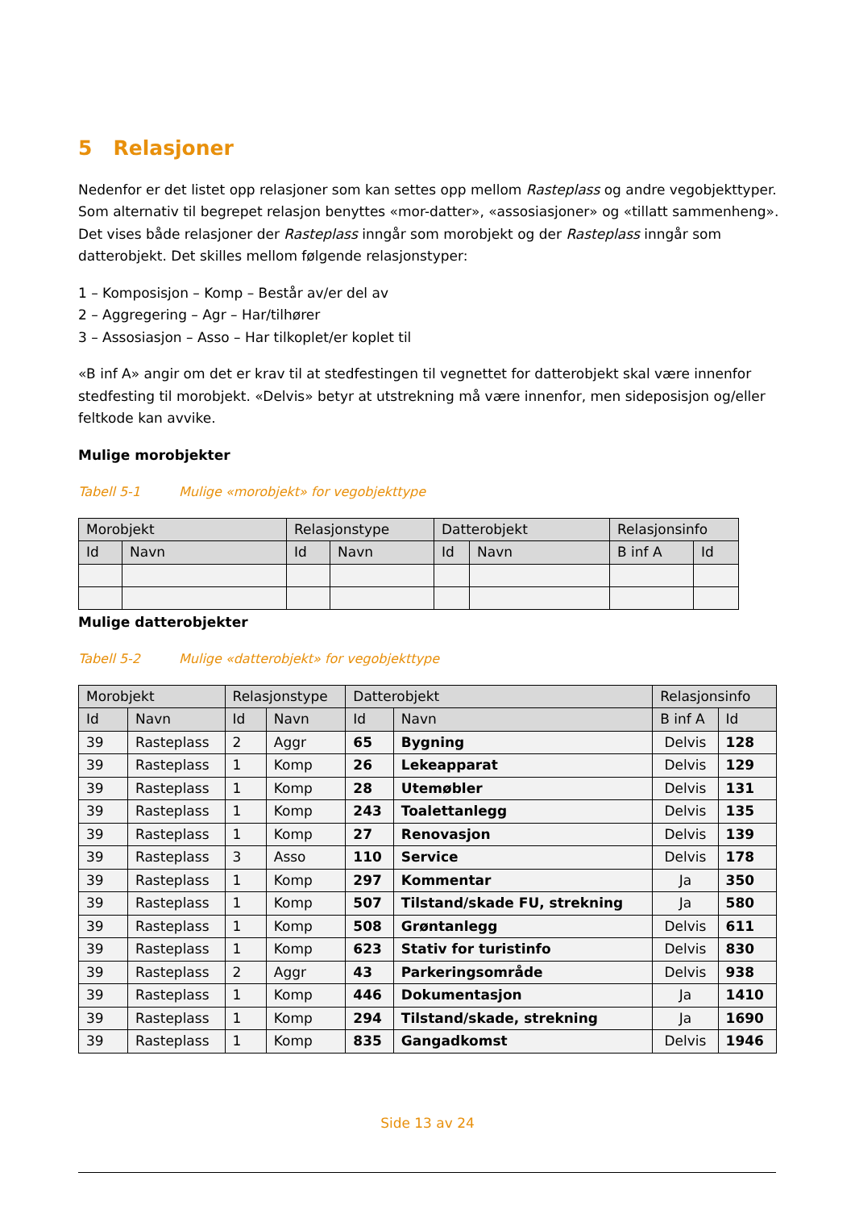5 Relasjoner
Nedenfor er det listet opp relasjoner som kan settes opp mellom Rasteplass og andre vegobjekttyper. Som alternativ til begrepet relasjon benyttes «mor-datter», «assosiasjoner» og «tillatt sammenheng». Det vises både relasjoner der Rasteplass inngår som morobjekt og der Rasteplass inngår som datterobjekt. Det skilles mellom følgende relasjonstyper:
1 – Komposisjon – Komp – Består av/er del av
2 – Aggregering – Agr – Har/tilhører
3 – Assosiasjon – Asso – Har tilkoplet/er koplet til
«B inf A» angir om det er krav til at stedfestingen til vegnettet for datterobjekt skal være innenfor stedfesting til morobjekt. «Delvis» betyr at utstrekning må være innenfor, men sideposisjon og/eller feltkode kan avvike.
Mulige morobjekter
Tabell 5-1 Mulige «morobjekt» for vegobjekttype
| Morobjekt | | Relasjonstype | | Datterobjekt | | Relasjonsinfo | |
| --- | --- | --- | --- | --- | --- | --- | --- |
| Id | Navn | Id | Navn | Id | Navn | B inf A | Id |
Mulige datterobjekter
Tabell 5-2 Mulige «datterobjekt» for vegobjekttype
| Morobjekt | | Relasjonstype | | Datterobjekt | | Relasjonsinfo | |
| --- | --- | --- | --- | --- | --- | --- | --- |
| Id | Navn | Id | Navn | Id | Navn | B inf A | Id |
| 39 | Rasteplass | 2 | Aggr | 65 | Bygning | Delvis | 128 |
| 39 | Rasteplass | 1 | Komp | 26 | Lekeapparat | Delvis | 129 |
| 39 | Rasteplass | 1 | Komp | 28 | Utemøbler | Delvis | 131 |
| 39 | Rasteplass | 1 | Komp | 243 | Toalettanlegg | Delvis | 135 |
| 39 | Rasteplass | 1 | Komp | 27 | Renovasjon | Delvis | 139 |
| 39 | Rasteplass | 3 | Asso | 110 | Service | Delvis | 178 |
| 39 | Rasteplass | 1 | Komp | 297 | Kommentar | Ja | 350 |
| 39 | Rasteplass | 1 | Komp | 507 | Tilstand/skade FU, strekning | Ja | 580 |
| 39 | Rasteplass | 1 | Komp | 508 | Grøntanlegg | Delvis | 611 |
| 39 | Rasteplass | 1 | Komp | 623 | Stativ for turistinfo | Delvis | 830 |
| 39 | Rasteplass | 2 | Aggr | 43 | Parkeringsområde | Delvis | 938 |
| 39 | Rasteplass | 1 | Komp | 446 | Dokumentasjon | Ja | 1410 |
| 39 | Rasteplass | 1 | Komp | 294 | Tilstand/skade, strekning | Ja | 1690 |
| 39 | Rasteplass | 1 | Komp | 835 | Gangadkomst | Delvis | 1946 |
Side 13 av 24